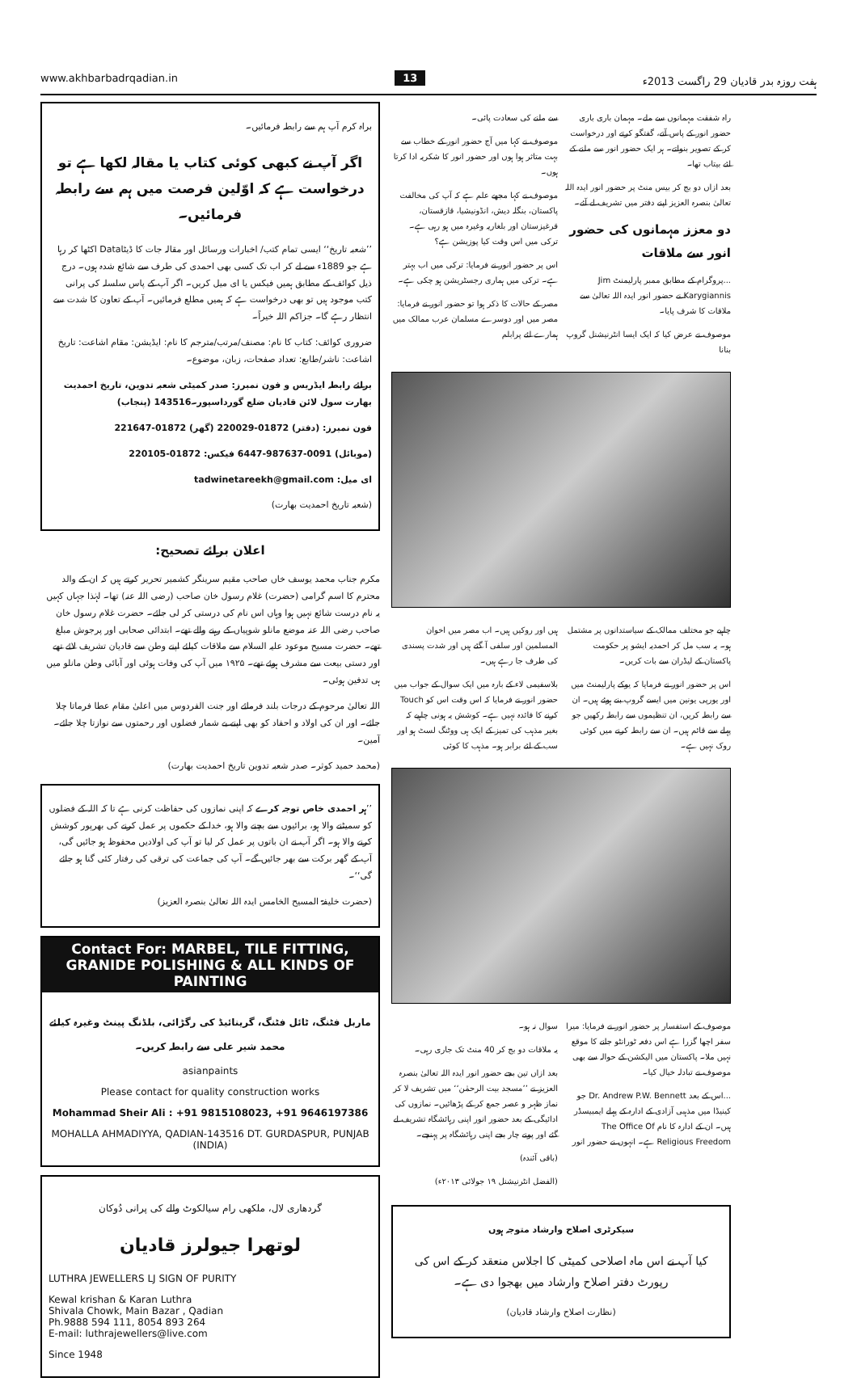www.akhbarbadrqadian.in 13 ہفت روزہ بدر قادیان 29 راگست 2013ء
براہ کرم آپ ہم سے رابطہ فرمائیں۔
اگر آپ نے کبھی کوئی کتاب یا مقالہ لکھا ہے تو درخواست ہے کہ اوّلین فرصت میں ہم سے رابطہ فرمائیں۔
’’شعبہ تاریخ‘‘ ایسی تمام کتب/ اخبارات ورسائل اور مقالہ جات کا ڈیٹاData اکٹھا کر رہا ہے جو 1889ء سے لے کر اب تک کسی بھی احمدی کی طرف سے شائع شدہ ہوں۔ درج ذیل کوائف کے مطابق ہمیں فیکس یا ای میل کریں۔ اگر آپ کے پاس سلسلہ کی پرانی کتب موجود ہیں تو بھی درخواست ہے کہ ہمیں مطلع فرمائیں۔ آپ کے تعاون کا شدت سے انتظار رہے گا۔ جزاکم اللہ خیراً۔
ضروری کوائف: کتاب کا نام: مصنف/مرتب/مترجم کا نام: ایڈیشن: مقام اشاعت: تاریخ اشاعت: ناشر/طابع: تعداد صفحات، زبان، موضوع۔
برائے رابطہ ایڈریس و فون نمبرز: صدر کمیٹی شعبہ تدوین، تاریخ احمدیت بھارت سول لائن قادیان ضلع گورداسپور۔143516 (پنجاب)
فون نمبرز: (دفتر) 01872-220029 (گھر) 01872-221647
(موبائل) 0091-987637-6447 فیکس: 01872-220105
ای میل: tadwinetareekh@gmail.com
(شعبہ تاریخ احمدیت بھارت)
اعلان برائے تصحیح:
مکرم جناب محمد یوسف خاں صاحب مقیم سرینگر کشمیر تحریر کرتے ہیں کہ ان کے والد محترم کا اسم گرامی (حضرت) غلام رسول خان صاحب (رضی اللہ عنہ) تھا۔ لہٰذا جہاں کہیں یہ نام درست شائع نہیں ہوا وہاں اس نام کی درستی کر لی جائے۔ حضرت غلام رسول خان صاحب رضی اللہ عنہ موضع مانلو شوپیاں کے رہنے والے تھے۔ ابتدائی صحابی اور پرجوش مبلغ تھے۔ حضرت مسیح موعود علیہ السلام سے ملاقات کیلئے اپنے وطن سے قادیان تشریف لائے تھے اور دستی بیعت سے مشرف ہوئے تھے۔ ۱۹۲۵ میں آپ کی وفات ہوئی اور آبائی وطن مانلو میں ہی تدفین ہوئی۔
اللہ تعالیٰ مرحوم کے درجات بلند فرمائے اور جنت الفردوس میں اعلیٰ مقام عطا فرماتا چلا جائے۔ اور ان کی اولاد و احفاد کو بھی اپنے بے شمار فضلوں اور رحمتوں سے نوازتا چلا جائے۔ آمین۔
(محمد حمید کوثر۔ صدر شعبہ تدوین تاریخ احمدیت بھارت)
’’ہر احمدی خاص توجہ کرے کہ اپنی نمازوں کی حفاظت کرنی ہے تا کہ اللہ کے فضلوں کو سمیٹنے والا ہو، برائیوں سے بچنے والا ہو، خدا کے حکموں پر عمل کرنے کی بھرپور کوشش کرنے والا ہو۔ اگر آپ نے ان باتوں پر عمل کر لیا تو آپ کی اولادیں محفوظ ہو جائیں گی، آپ کے گھر برکت سے بھر جائیں گے۔ آپ کی جماعت کی ترقی کی رفتار کئی گنا ہو جائے گی‘‘۔
(حضرت خلیفۃ المسیح الخامس ایدہ اللہ تعالیٰ بنصرہ العزیز)
Contact For: MARBEL, TILE FITTING, GRANIDE POLISHING & ALL KINDS OF PAINTING
ماربل فٹنگ، ٹائل فٹنگ، گرینائیڈ کی رگڑائی، بلڈنگ پینٹ وغیرہ کیلئے محمد شیر علی سے رابطہ کریں۔
asianpaints
Please contact for quality construction works
Mohammad Sheir Ali : +91 9815108023, +91 9646197386
MOHALLA AHMADIYYA, QADIAN-143516 DT. GURDASPUR, PUNJAB (INDIA)
گردھاری لال، ملکھی رام سیالکوٹ والے کی پرانی دُوکان
لوتھرا جیولرز قادیان
LUTHRA JEWELLERS LJ SIGN OF PURITY
Kewal krishan & Karan Luthra
Shivala Chowk, Main Bazar , Qadian
Ph.9888 594 111, 8054 893 264
E-mail: luthrajewellers@live.com
Since 1948
راہ شفقت مہمانوں سے ملے۔ مہمان باری باری حضور انور کے پاس آتے، گفتگو کرتے اور درخواست کر کے تصویر بنواتے۔ ہر ایک حضور انور سے ملنے کے لئے بیتاب تھا۔
بعد ازاں دو بج کر بیس منٹ پر حضور انور ایدہ اللہ تعالیٰ بنصرہ العزیز اپنے دفتر میں تشریف لے آئے۔
دو معزز مہمانوں کی حضور انور سے ملاقات
...پروگرام کے مطابق ممبر پارلیمنٹ Jim Karygiannis نے حضور انور ایدہ اللہ تعالیٰ سے ملاقات کا شرف پایا۔
موصوف نے عرض کیا کہ ایک ایسا انٹرنیشنل گروپ بنانا
سے ملنے کی سعادت پائی۔
موصوف نے کہا میں آج حضور انور کے خطاب سے بہت متاثر ہوا ہوں اور حضور انور کا شکریہ ادا کرتا ہوں۔
موصوف نے کہا مجھے علم ہے کہ آپ کی مخالفت پاکستان، بنگلہ دیش، انڈونیشیا، قازقستان، قرغیزستان اور بلغاریہ وغیرہ میں ہو رہی ہے۔ ترکی میں اس وقت کیا پوزیشن ہے؟
اس پر حضور انور نے فرمایا: ترکی میں اب بہتر ہے۔ ترکی میں ہماری رجسٹریشن ہو چکی ہے۔
مصر کے حالات کا ذکر ہوا تو حضور انور نے فرمایا: مصر میں اور دوسرے مسلمان عرب ممالک میں ہمارے لئے پرابلم
چاہیے جو مختلف ممالک کے سیاستدانوں پر مشتمل ہو۔ یہ سب مل کر احمدیہ ایشو پر حکومت پاکستان کے لیڈران سے بات کریں۔
اس پر حضور انور نے فرمایا کہ یوکے پارلیمنٹ میں اور یورپی یونین میں ایسے گروپ بنے ہوئے ہیں۔ ان سے رابطہ کریں، ان تنظیموں سے رابطہ رکھیں جو پہلے سے قائم ہیں۔ ان سے رابطہ کرنے میں کوئی روک نہیں ہے۔
ہیں اور روکیں ہیں۔ اب مصر میں اخوان المسلمین اور سلفی آ گئے ہیں اور شدت پسندی کی طرف جا رہے ہیں۔
بلاسفیمی لاء کے بارہ میں ایک سوال کے جواب میں حضور انور نے فرمایا کہ اس وقت اس کو Touch کرنے کا فائدہ نہیں ہے۔ کوشش یہ ہونی چاہیے کہ بغیر مذہب کی تمیز کے ایک ہی ووٹنگ لسٹ ہو اور سب کے لئے برابر ہو۔ مذہب کا کوئی
موصوف کے استفسار پر حضور انور نے فرمایا: میرا سفر اچھا گزرا ہے اس دفعہ ٹورانٹو جانے کا موقع نہیں ملا۔ پاکستان میں الیکشن کے حوالہ سے بھی موصوف نے تبادلہ خیال کیا۔
...اس کے بعد Dr. Andrew P.W. Bennett جو کینیڈا میں مذہبی آزادی کے ادارہ کے پہلے ایمبیسڈر ہیں۔ ان کے ادارہ کا نام The Office Of Religious Freedom ہے۔ انہوں نے حضور انور
سوال نہ ہو۔
یہ ملاقات دو بج کر 40 منٹ تک جاری رہی۔
بعد ازاں تین بجے حضور انور ایدہ اللہ تعالیٰ بنصرہ العزیز نے ’’مسجد بیت الرحمٰن‘‘ میں تشریف لا کر نماز ظہر و عصر جمع کر کے پڑھائیں۔ نمازوں کی ادائیگی کے بعد حضور انور اپنی رہائشگاہ تشریف لے گئے اور پونے چار بجے اپنی رہائشگاہ پر پہنچے۔
(باقی آئندہ)
(الفضل انٹرنیشنل ۱۹ جولائی ۲۰۱۳ء)
سیکرٹری اصلاح وارشاد متوجہ ہوں
کیا آپ نے اس ماہ اصلاحی کمیٹی کا اجلاس منعقد کر کے اس کی رپورٹ دفتر اصلاح وارشاد میں بھجوا دی ہے۔
(نظارت اصلاح وارشاد قادیان)